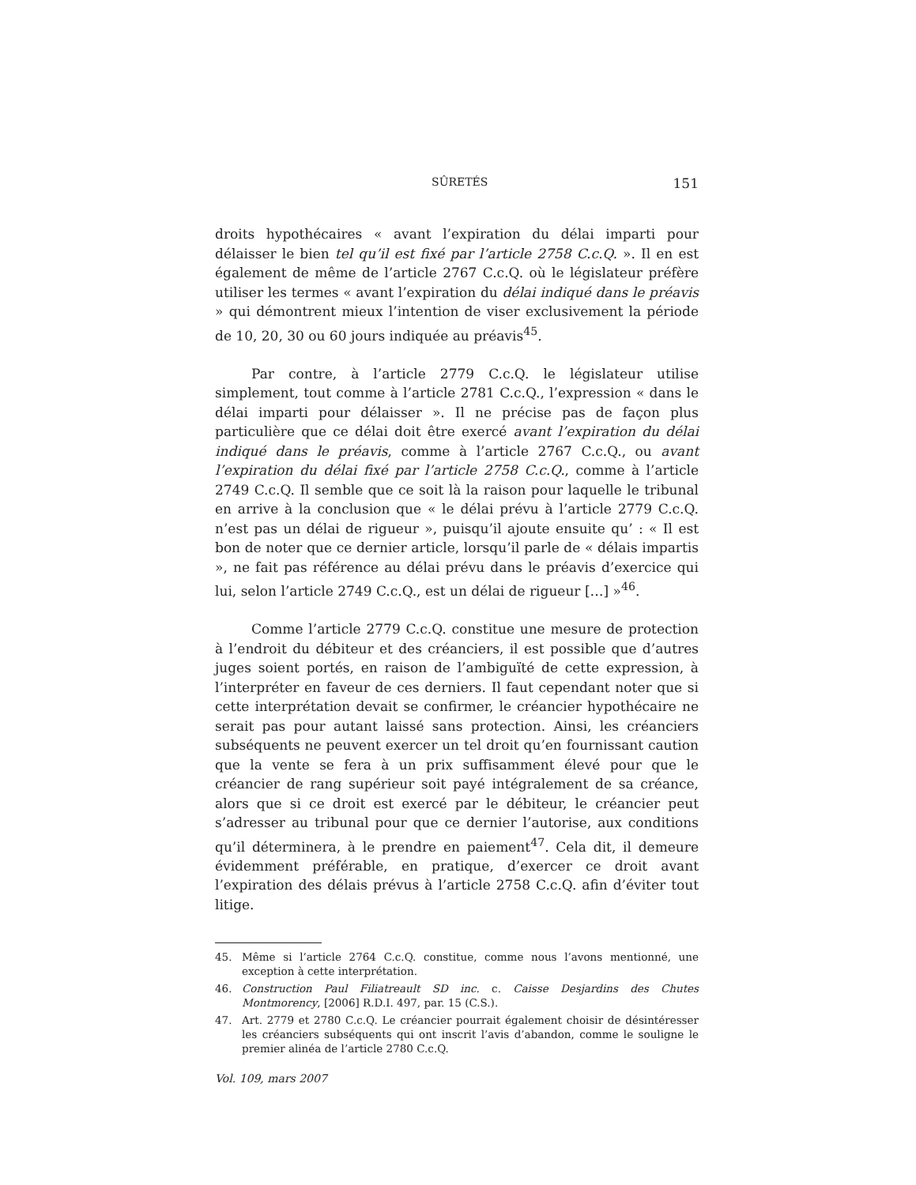SÛRETÉS 151
droits hypothécaires « avant l’expiration du délai imparti pour délaisser le bien tel qu’il est fixé par l’article 2758 C.c.Q. ». Il en est également de même de l’article 2767 C.c.Q. où le législateur préfère utiliser les termes « avant l’expiration du délai indiqué dans le préavis » qui démontrent mieux l’intention de viser exclusivement la période de 10, 20, 30 ou 60 jours indiquée au préavis<sup>45</sup>.
Par contre, à l’article 2779 C.c.Q. le législateur utilise simplement, tout comme à l’article 2781 C.c.Q., l’expression « dans le délai imparti pour délaisser ». Il ne précise pas de façon plus particulière que ce délai doit être exercé avant l’expiration du délai indiqué dans le préavis, comme à l’article 2767 C.c.Q., ou avant l’expiration du délai fixé par l’article 2758 C.c.Q., comme à l’article 2749 C.c.Q. Il semble que ce soit là la raison pour laquelle le tribunal en arrive à la conclusion que « le délai prévu à l’article 2779 C.c.Q. n’est pas un délai de rigueur », puisqu’il ajoute ensuite qu’ : « Il est bon de noter que ce dernier article, lorsqu’il parle de « délais impartis », ne fait pas référence au délai prévu dans le préavis d’exercice qui lui, selon l’article 2749 C.c.Q., est un délai de rigueur […] »<sup>46</sup>.
Comme l’article 2779 C.c.Q. constitue une mesure de protection à l’endroit du débiteur et des créanciers, il est possible que d’autres juges soient portés, en raison de l’ambiguïté de cette expression, à l’interpréter en faveur de ces derniers. Il faut cependant noter que si cette interprétation devait se confirmer, le créancier hypothécaire ne serait pas pour autant laissé sans protection. Ainsi, les créanciers subséquents ne peuvent exercer un tel droit qu’en fournissant caution que la vente se fera à un prix suffisamment élevé pour que le créancier de rang supérieur soit payé intégralement de sa créance, alors que si ce droit est exercé par le débiteur, le créancier peut s’adresser au tribunal pour que ce dernier l’autorise, aux conditions qu’il déterminera, à le prendre en paiement<sup>47</sup>. Cela dit, il demeure évidemment préférable, en pratique, d’exercer ce droit avant l’expiration des délais prévus à l’article 2758 C.c.Q. afin d’éviter tout litige.
45. Même si l’article 2764 C.c.Q. constitue, comme nous l’avons mentionné, une exception à cette interprétation.
46. Construction Paul Filiatreault SD inc. c. Caisse Desjardins des Chutes Montmorency, [2006] R.D.I. 497, par. 15 (C.S.).
47. Art. 2779 et 2780 C.c.Q. Le créancier pourrait également choisir de désintéresser les créanciers subséquents qui ont inscrit l’avis d’abandon, comme le souligne le premier alinéa de l’article 2780 C.c.Q.
Vol. 109, mars 2007